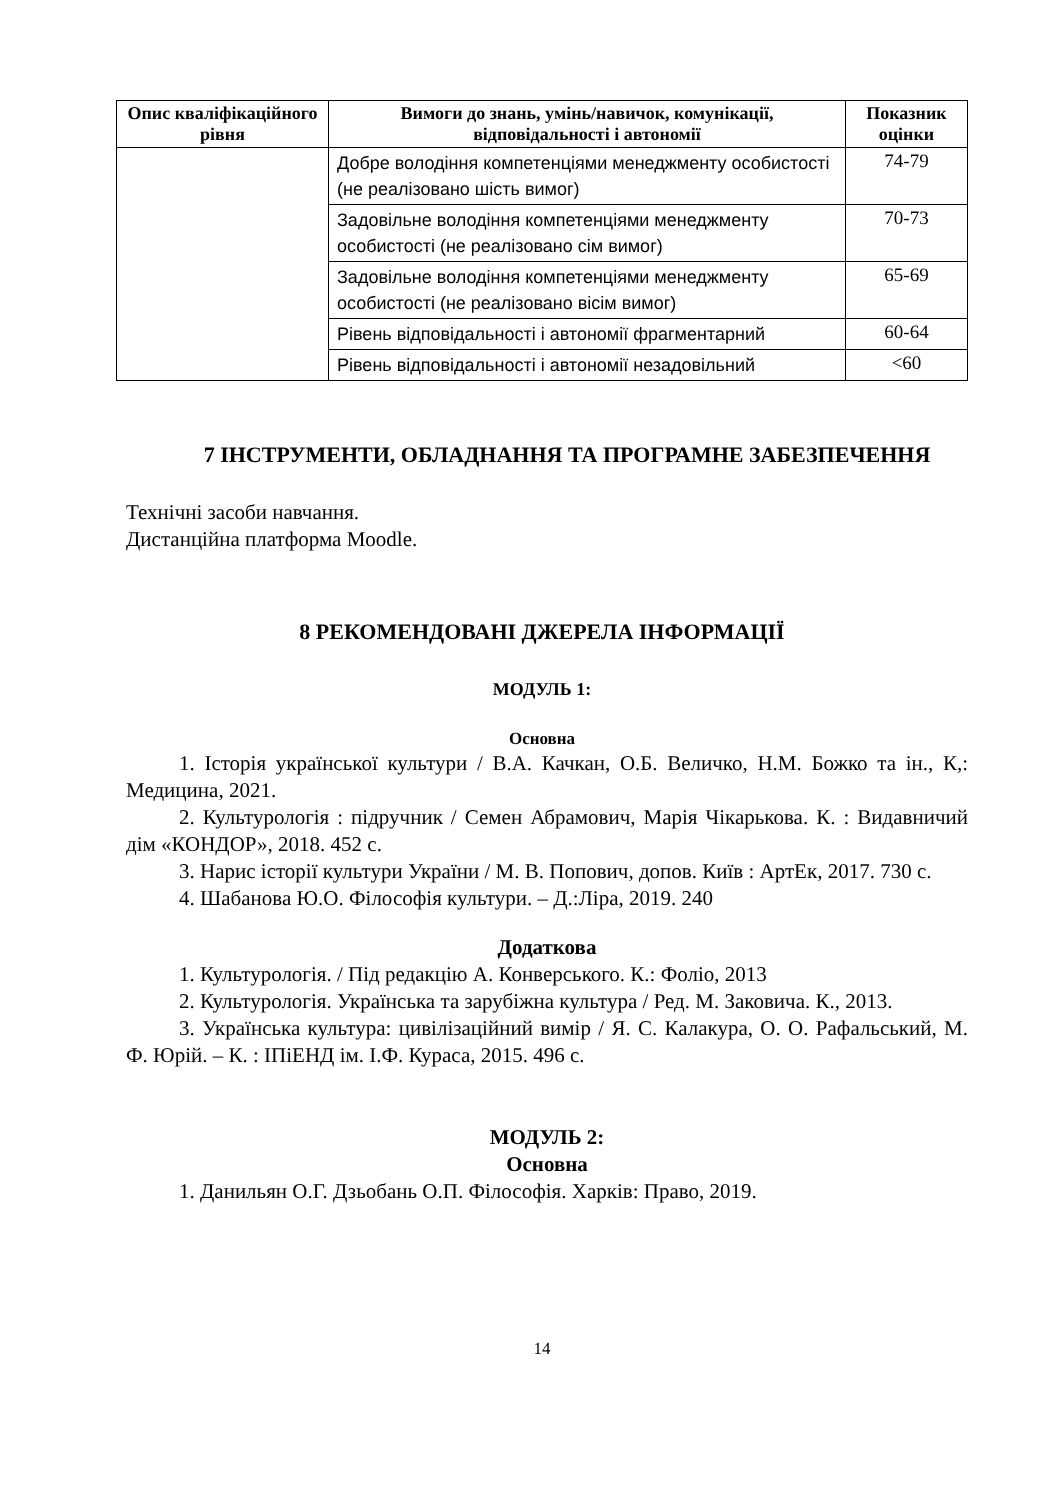| Опис кваліфікаційного рівня | Вимоги до знань, умінь/навичок, комунікації, відповідальності і автономії | Показник оцінки |
| --- | --- | --- |
| | Добре володіння компетенціями менеджменту особистості (не реалізовано шість вимог) | 74-79 |
| | Задовільне володіння компетенціями менеджменту особистості (не реалізовано сім вимог) | 70-73 |
| | Задовільне володіння компетенціями менеджменту особистості (не реалізовано вісім вимог) | 65-69 |
| | Рівень відповідальності і автономії фрагментарний | 60-64 |
| | Рівень відповідальності і автономії незадовільний | <60 |
7 ІНСТРУМЕНТИ, ОБЛАДНАННЯ ТА ПРОГРАМНЕ ЗАБЕЗПЕЧЕННЯ
Технічні засоби навчання.
Дистанційна платформа Moodle.
8 РЕКОМЕНДОВАНІ ДЖЕРЕЛА ІНФОРМАЦІЇ
МОДУЛЬ 1:
Основна
1. Історія української культури / В.А. Качкан, О.Б. Величко, Н.М. Божко та ін., К,: Медицина, 2021.
2. Культурологія : підручник / Семен Абрамович, Марія Чікарькова. К. : Видавничий дім «КОНДОР», 2018. 452 с.
3. Нарис історії культури України / М. В. Попович, допов. Київ : АртЕк, 2017. 730 с.
4. Шабанова Ю.О. Філософія культури. – Д.:Ліра, 2019. 240
Додаткова
1. Культурологія. / Під редакцію А. Конверського. К.: Фоліо, 2013
2. Культурологія. Українська та зарубіжна культура / Ред. М. Заковича. К., 2013.
3. Українська культура: цивілізаційний вимір / Я. С. Калакура, О. О. Рафальський, М. Ф. Юрій. – К. : ІПіЕНД ім. І.Ф. Кураса, 2015. 496 с.
МОДУЛЬ 2:
Основна
1. Данильян О.Г. Дзьобань О.П. Філософія. Харків: Право, 2019.
14